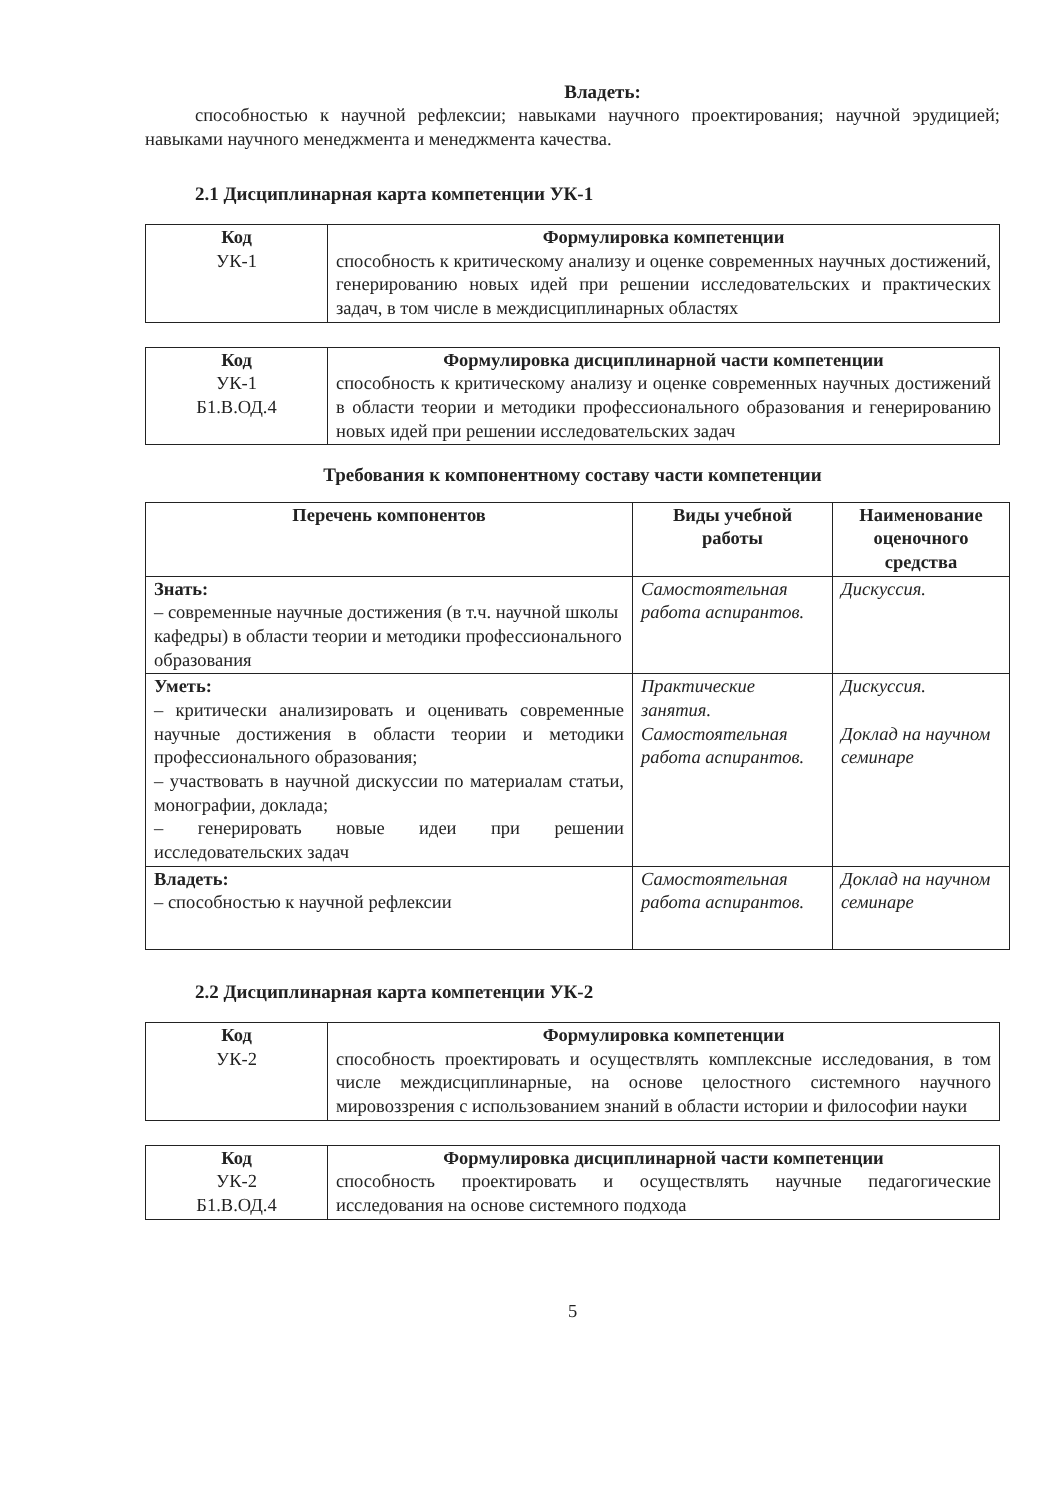Владеть:
способностью к научной рефлексии; навыками научного проектирования; научной эрудицией; навыками научного менеджмента и менеджмента качества.
2.1 Дисциплинарная карта компетенции УК-1
| Код УК-1 | Формулировка компетенции способность к критическому анализу и оценке современных научных достижений, генерированию новых идей при решении исследовательских и практических задач, в том числе в междисциплинарных областях |
| Код УК-1 Б1.В.ОД.4 | Формулировка дисциплинарной части компетенции способность к критическому анализу и оценке современных научных достижений в области теории и методики профессионального образования и генерированию новых идей при решении исследовательских задач |
Требования к компонентному составу части компетенции
| Перечень компонентов | Виды учебной работы | Наименование оценочного средства |
| --- | --- | --- |
| Знать: – современные научные достижения (в т.ч. научной школы кафедры) в области теории и методики профессионального образования | Самостоятельная работа аспирантов. | Дискуссия. |
| Уметь: – критически анализировать и оценивать современные научные достижения в области теории и методики профессионального образования; – участвовать в научной дискуссии по материалам статьи, монографии, доклада; – генерировать новые идеи при решении исследовательских задач | Практические занятия. Самостоятельная работа аспирантов. | Дискуссия. Доклад на научном семинаре |
| Владеть: – способностью к научной рефлексии | Самостоятельная работа аспирантов. | Доклад на научном семинаре |
2.2 Дисциплинарная карта компетенции УК-2
| Код УК-2 | Формулировка компетенции способность проектировать и осуществлять комплексные исследования, в том числе междисциплинарные, на основе целостного системного научного мировоззрения с использованием знаний в области истории и философии науки |
| Код УК-2 Б1.В.ОД.4 | Формулировка дисциплинарной части компетенции способность проектировать и осуществлять научные педагогические исследования на основе системного подхода |
5